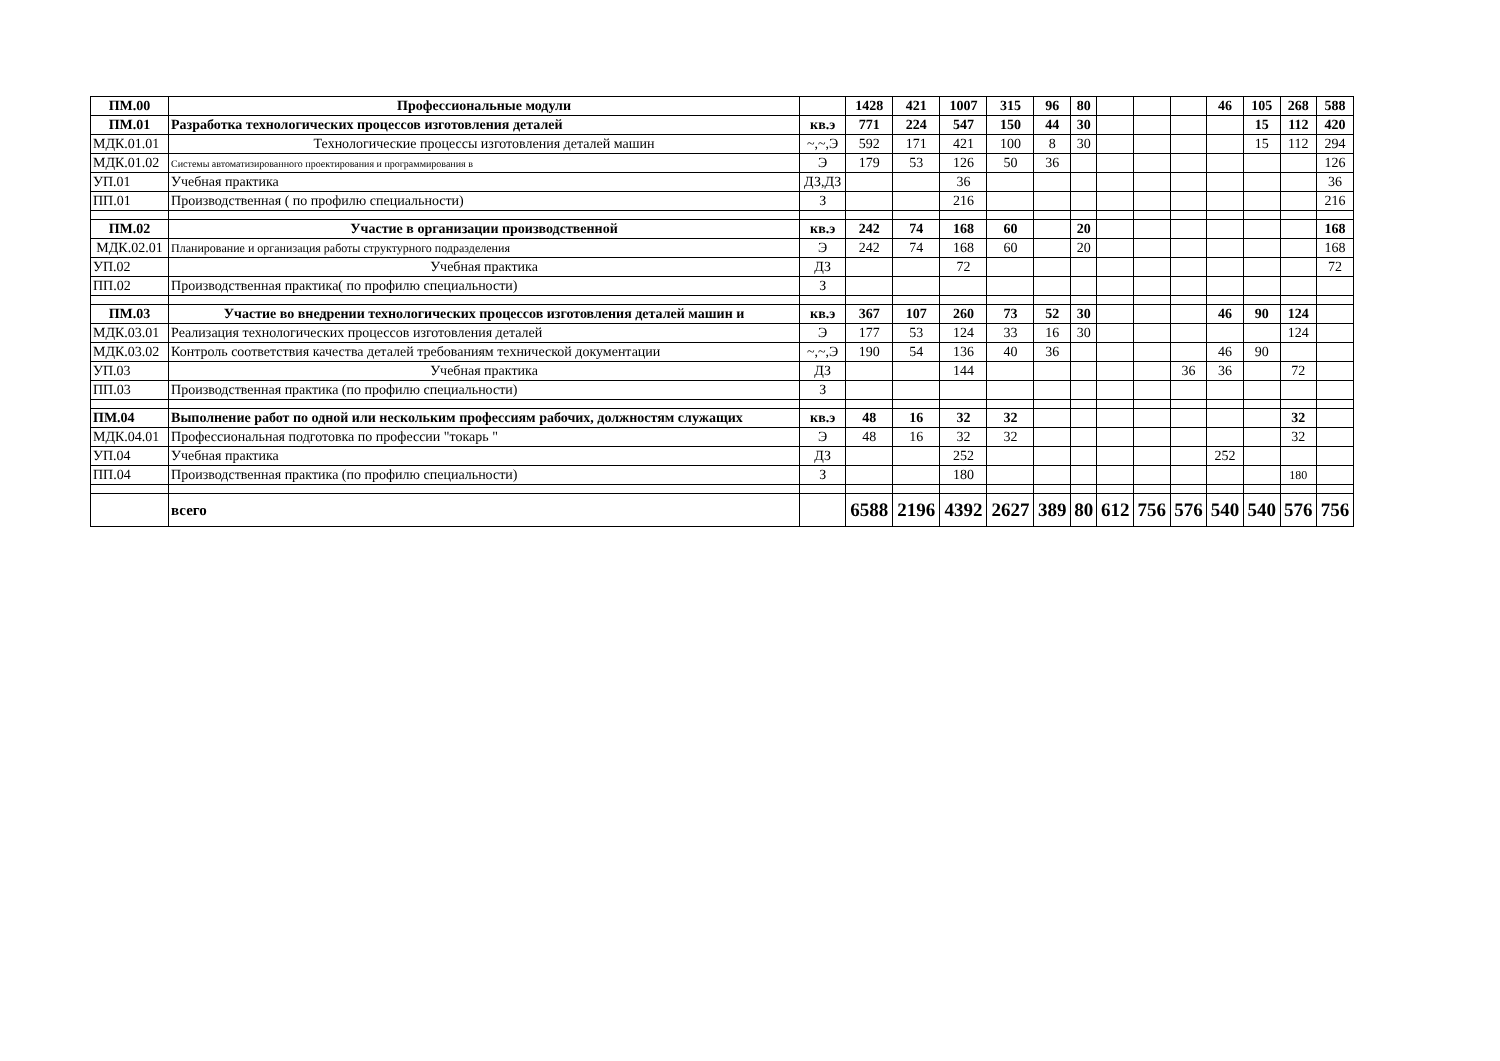| ПМ.00 | Профессиональные модули | | 1428 | 421 | 1007 | 315 | 96 | 80 | | | | 46 | 105 | 268 | 588 |
| ПМ.01 | Разработка технологических процессов изготовления деталей | кв.э | 771 | 224 | 547 | 150 | 44 | 30 | | | | | 15 | 112 | 420 |
| МДК.01.01 | Технологические процессы изготовления деталей машин | ~,~,Э | 592 | 171 | 421 | 100 | 8 | 30 | | | | | 15 | 112 | 294 |
| МДК.01.02 | Системы автоматизированного проектирования и программирования в | Э | 179 | 53 | 126 | 50 | 36 | | | | | | | | 126 |
| УП.01 | Учебная практика | ДЗ,ДЗ | | | 36 | | | | | | | | | | 36 |
| ПП.01 | Производственная ( по профилю специальности) | З | | | 216 | | | | | | | | | | 216 |
| ПМ.02 | Участие в организации производственной | кв.э | 242 | 74 | 168 | 60 | | 20 | | | | | | | 168 |
| МДК.02.01 | Планирование и организация работы структурного подразделения | Э | 242 | 74 | 168 | 60 | | 20 | | | | | | | 168 |
| УП.02 | Учебная практика | ДЗ | | | 72 | | | | | | | | | | 72 |
| ПП.02 | Производственная практика( по профилю специальности) | З | | | | | | | | | | | | | |
| ПМ.03 | Участие во внедрении технологических процессов изготовления деталей машин и | кв.э | 367 | 107 | 260 | 73 | 52 | 30 | | | | 46 | 90 | 124 | |
| МДК.03.01 | Реализация технологических процессов изготовления деталей | Э | 177 | 53 | 124 | 33 | 16 | 30 | | | | | | 124 | |
| МДК.03.02 | Контроль соответствия качества деталей требованиям технической документации | ~,~,Э | 190 | 54 | 136 | 40 | 36 | | | | | 46 | 90 | | |
| УП.03 | Учебная практика | ДЗ | | | 144 | | | | | | 36 | 36 | | 72 | |
| ПП.03 | Производственная практика (по профилю специальности) | З | | | | | | | | | | | | | |
| ПМ.04 | Выполнение работ по одной или нескольким профессиям рабочих, должностям служащих | кв.э | 48 | 16 | 32 | 32 | | | | | | | | 32 | |
| МДК.04.01 | Профессиональная подготовка по профессии "токарь " | Э | 48 | 16 | 32 | 32 | | | | | | | | 32 | |
| УП.04 | Учебная практика | ДЗ | | | 252 | | | | | | | 252 | | | |
| ПП.04 | Производственная практика (по профилю специальности) | З | | | 180 | | | | | | | | | 180 | |
| | всего | | 6588 | 2196 | 4392 | 2627 | 389 | 80 | 612 | 756 | 576 | 540 | 540 | 576 | 756 |